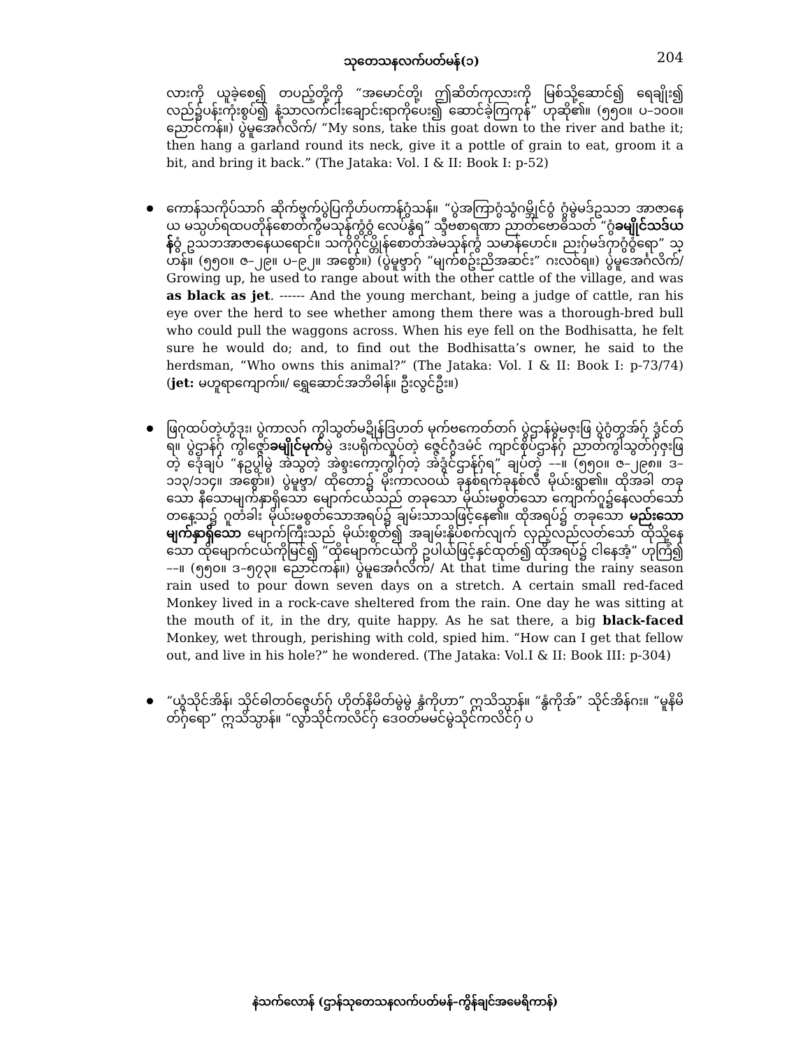သုတေသနလက်ပတ်မန်(၁) 204
လားကို ယူခဲ့စေ၍ တပည့်တို့ကို “အမောင်တို့၊ ဤဆိတ်ကုလားကို မြစ်သို့ဆောင်၍ ရေချိုး၍ လည်၌ပန်းကုံးစွပ်၍ နံ့သာလက်ငါးချောင်းရာကိုပေး၍ ဆောင်ခဲ့ကြကုန်” ဟုဆို၏။ (၅၅၀။ ပ–၁၀၀။ ညောင်ကန်။) ပွဲမူအေင်္ဂလိက်/ “My sons, take this goat down to the river and bathe it; then hang a garland round its neck, give it a pottle of grain to eat, groom it a bit, and bring it back.” (The Jataka: Vol. I & II: Book I: p-52)
ကောန်သကိုပ်သာဂ် ဆိုက်ဗ္ဒက်ပွဲပြကိုဟ်ပကာန်ဂွံသန်။ “ပွဲအကြာဂွံသွံဂမ္ဘိုင်ဝွံ ဂွံမွဲမဒ်ဥသဘ အာဇာနေယ မသ္ပဟ်ရထပတိုန်စောတ်ကွီမသုန်ကွံဝွံ လေပ်နွံရ” သ္ဒီဗစာရဏာ ညာတ်ဗောဓိသတ် “ဂွံခမျိုင်သဒ်ယန်ဝွံ ဥသဘအာဇာနေယရောင်။ သကိုဂိုင်ပ္တိုန်စောတ်အဲမသုန်ကွံ သမာန်ပောင်။ ညးဂှ်မဒ်ဂှာဂွံဝွံရော” သ္ပာန်။ (၅၅၀။ ဇ–၂၉။ ပ–၉၂။ အစွော်။) (ပွဲမူဗ္ဒာဂှ် “မျက်စဥ်းညိအဆင်း” ဂးလဝ်ရ။) ပွဲမူအေင်္ဂလိက်/ Growing up, he used to range about with the other cattle of the village, and was as black as jet. ------ And the young merchant, being a judge of cattle, ran his eye over the herd to see whether among them there was a thorough-bred bull who could pull the waggons across. When his eye fell on the Bodhisatta, he felt sure he would do; and, to find out the Bodhisatta’s owner, he said to the herdsman, “Who owns this animal?” (The Jataka: Vol. I & II: Book I: p-73/74) (jet: မဟူရာကျောက်။/ ရွှေဆောင်အဘိဓါန်။ ဦးလွင်ဦး။)
ဖြဂုထပ်တဲ့ဟွံဒုး၊ ပွဲကာလဂ် ကွါသွတ်မဍိုန်ဒြဟတ် မုက်ဗကေတ်တဂ် ပွဲဌာန်မွဲမဇှးဖြ ပွဲဂွံတွအ်ဂှ် ဒွံင်တ်ရ။ ပွဲဌာန်ဂှ် ကွါဇ္ဇော်ခမျိုင်မုက်မွဲ ဒးပရိုက်လှုပ်တဲ့ ဇ္ဇေင်ဂွံဲဒမံင် ကျာင်စိုပ်ဌာန်ဂှ် ညာတ်ကွါသွတ်ဂှ်ဇှးဖြတဲ့ ဒေုံချပ် “နဥပွါမွဲ အဲသွတဲ့ အဲစ္ဒးကော့ကွါဂှ်တဲ့ အဲဒွံင်ဌာန်ဂှ်ရ” ချပ်တဲ့ ––။ (၅၅၀။ ဇ–၂၉၈။ ဒ–၁၁၃/၁၁၄။ အစွော်။) ပွဲမူဗ္ဒာ/ ထိုတော၌ မိုးကာလဝယ် ခုနစ်ရက်ခုနစ်လီ မိုယ်းရွာ၏။ ထိုအခါ တခုသော နီသောမျက်နှာရှိသော မျောက်ငယ်သည် တခုသော မိုယ်းမစွတ်သော ကျောက်ဂူ၌နေလတ်သော် တနေ့သ၌ ဂူတံခါး မိုယ်းမစွတ်သောအရပ်၌ ချမ်းသာသဖြင့်နေ၏။ ထိုအရပ်၌ တခုသော မည်းသောမျက်နှာရှိသော မျောက်ကြီးသည် မိုယ်းစွတ်၍ အချမ်းနှိပ်စက်လျက် လှည့်လည်လတ်သော် ထိုသို့နေသော ထိုမျောက်ငယ်ကိုမြင်၍ “ထိုမျောက်ငယ်ကို ဥပါယ်ဖြင့်နှင်ထုတ်၍ ထိုအရပ်၌ ငါနေအံ့” ဟုကြံ၍ ––။ (၅၅၀။ ဒ–၅၇၃။ ညောင်ကန်။) ပွဲမူအေင်္ဂလိက်/ At that time during the rainy season rain used to pour down seven days on a stretch. A certain small red-faced Monkey lived in a rock-cave sheltered from the rain. One day he was sitting at the mouth of it, in the dry, quite happy. As he sat there, a big black-faced Monkey, wet through, perishing with cold, spied him. “How can I get that fellow out, and live in his hole?” he wondered. (The Jataka: Vol.I & II: Book III: p-304)
“ယွံသိုင်အိန်၊ သိုင်ဓါတဝ်ဇွေဟ်ဂှ် ဟိုတ်နိမိတ်မွဲမွဲ နွံကိုဟာ” ဣသိသ္ပာန်။ “နွံကိုအ်” သိုင်အိန်ဂး။ “မူနိမိတ်ဂှ်ရော” ဣသိသ္ပာန်။ “လွာ်သိုင်ကလိင်ဂှ် ဒေဝတ်မမင်မွဲသိုင်ကလိင်ဂှ် ပ
နဲသက်လောန် (ဌာန်သုတေသနလက်ပတ်မန်–ကွိန်ချင်အမေရိကာန်)